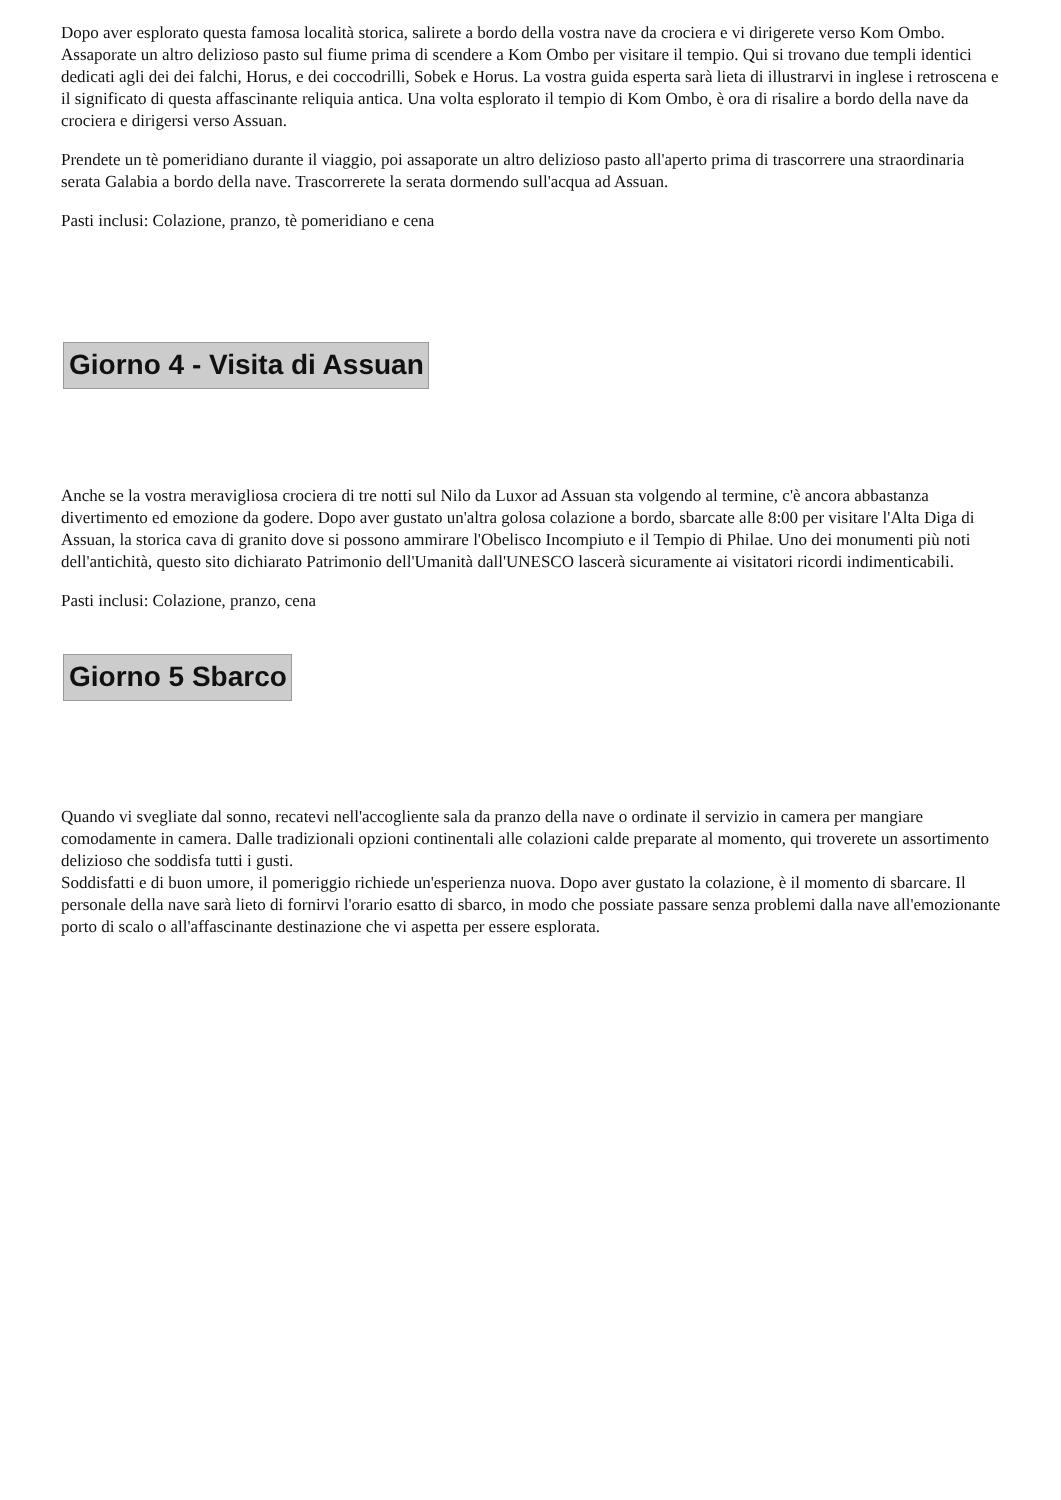Dopo aver esplorato questa famosa località storica, salirete a bordo della vostra nave da crociera e vi dirigerete verso Kom Ombo. Assaporate un altro delizioso pasto sul fiume prima di scendere a Kom Ombo per visitare il tempio. Qui si trovano due templi identici dedicati agli dei dei falchi, Horus, e dei coccodrilli, Sobek e Horus. La vostra guida esperta sarà lieta di illustrarvi in inglese i retroscena e il significato di questa affascinante reliquia antica. Una volta esplorato il tempio di Kom Ombo, è ora di risalire a bordo della nave da crociera e dirigersi verso Assuan.
Prendete un tè pomeridiano durante il viaggio, poi assaporate un altro delizioso pasto all'aperto prima di trascorrere una straordinaria serata Galabia a bordo della nave. Trascorrerete la serata dormendo sull'acqua ad Assuan.
Pasti inclusi: Colazione, pranzo, tè pomeridiano e cena
Giorno 4 - Visita di Assuan
Anche se la vostra meravigliosa crociera di tre notti sul Nilo da Luxor ad Assuan sta volgendo al termine, c'è ancora abbastanza divertimento ed emozione da godere. Dopo aver gustato un'altra golosa colazione a bordo, sbarcate alle 8:00 per visitare l'Alta Diga di Assuan, la storica cava di granito dove si possono ammirare l'Obelisco Incompiuto e il Tempio di Philae. Uno dei monumenti più noti dell'antichità, questo sito dichiarato Patrimonio dell'Umanità dall'UNESCO lascerà sicuramente ai visitatori ricordi indimenticabili.
Pasti inclusi: Colazione, pranzo, cena
Giorno 5 Sbarco
Quando vi svegliate dal sonno, recatevi nell'accogliente sala da pranzo della nave o ordinate il servizio in camera per mangiare comodamente in camera. Dalle tradizionali opzioni continentali alle colazioni calde preparate al momento, qui troverete un assortimento delizioso che soddisfa tutti i gusti.
Soddisfatti e di buon umore, il pomeriggio richiede un'esperienza nuova. Dopo aver gustato la colazione, è il momento di sbarcare. Il personale della nave sarà lieto di fornirvi l'orario esatto di sbarco, in modo che possiate passare senza problemi dalla nave all'emozionante porto di scalo o all'affascinante destinazione che vi aspetta per essere esplorata.